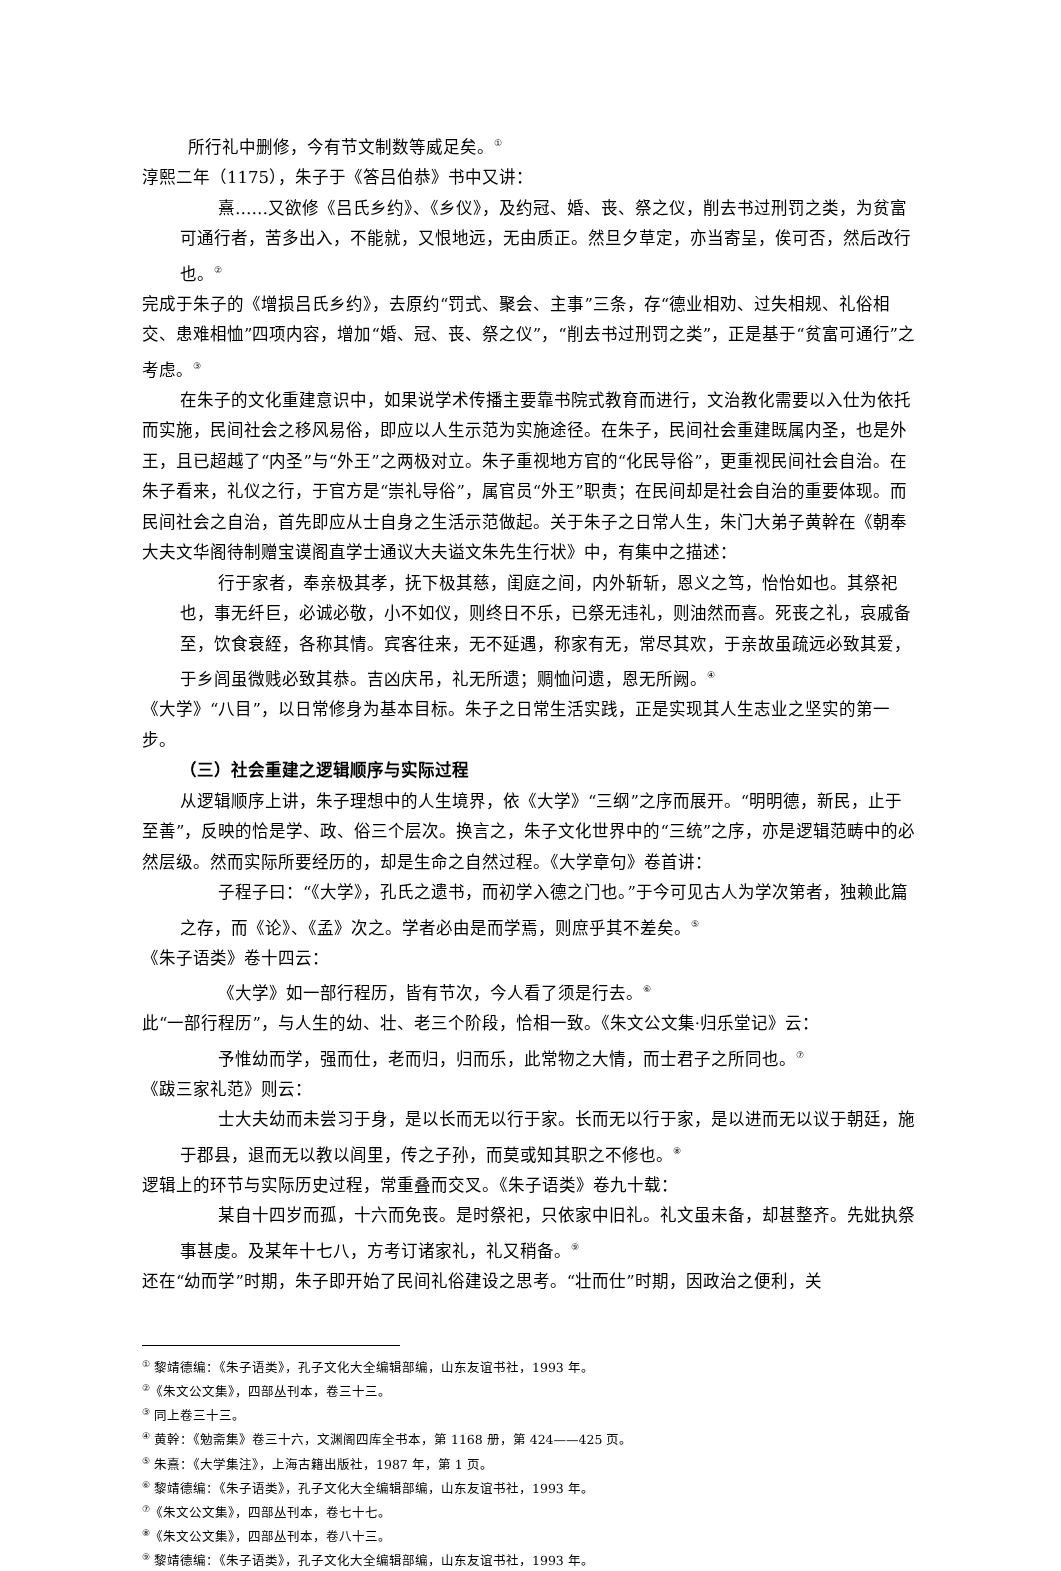所行礼中删修，今有节文制数等威足矣。<sup>①</sup>
淳熙二年（1175），朱子于《答吕伯恭》书中又讲：
熹……又欲修《吕氏乡约》、《乡仪》，及约冠、婚、丧、祭之仪，削去书过刑罚之类，为贫富可通行者，苦多出入，不能就，又恨地远，无由质正。然旦夕草定，亦当寄呈，俟可否，然后改行也。<sup>②</sup>
完成于朱子的《增损吕氏乡约》，去原约“罚式、聚会、主事”三条，存“德业相劝、过失相规、礼俗相交、患难相恤”四项内容，增加“婚、冠、丧、祭之仪”，“削去书过刑罚之类”，正是基于“贫富可通行”之考虑。<sup>③</sup>
在朱子的文化重建意识中，如果说学术传播主要靠书院式教育而进行，文治教化需要以入仕为依托而实施，民间社会之移风易俗，即应以人生示范为实施途径。在朱子，民间社会重建既属内圣，也是外王，且已超越了“内圣”与“外王”之两极对立。朱子重视地方官的“化民导俗”，更重视民间社会自治。在朱子看来，礼仪之行，于官方是“崇礼导俗”，属官员“外王”职责；在民间却是社会自治的重要体现。而民间社会之自治，首先即应从士自身之生活示范做起。关于朱子之日常人生，朱门大弟子黄幹在《朝奉大夫文华阁待制赠宝谟阁直学士通议大夫谥文朱先生行状》中，有集中之描述：
行于家者，奉亲极其孝，抚下极其慈，闺庭之间，内外斩斩，恩义之笃，怡怡如也。其祭祀也，事无纤巨，必诚必敬，小不如仪，则终日不乐，已祭无违礼，则油然而喜。死丧之礼，哀戚备至，饮食衰絰，各称其情。宾客往来，无不延遇，称家有无，常尽其欢，于亲故虽疏远必致其爱，于乡闾虽微贱必致其恭。吉凶庆吊，礼无所遗；赒恤问遗，恩无所阙。<sup>④</sup>
《大学》“八目”，以日常修身为基本目标。朱子之日常生活实践，正是实现其人生志业之坚实的第一步。
（三）社会重建之逻辑顺序与实际过程
从逻辑顺序上讲，朱子理想中的人生境界，依《大学》“三纲”之序而展开。“明明德，新民，止于至善”，反映的恰是学、政、俗三个层次。换言之，朱子文化世界中的“三统”之序，亦是逻辑范畴中的必然层级。然而实际所要经历的，却是生命之自然过程。《大学章句》卷首讲：
子程子曰：“《大学》，孔氏之遗书，而初学入德之门也。”于今可见古人为学次第者，独赖此篇之存，而《论》、《孟》次之。学者必由是而学焉，则庶乎其不差矣。<sup>⑤</sup>
《朱子语类》卷十四云：
《大学》如一部行程历，皆有节次，今人看了须是行去。<sup>⑥</sup>
此“一部行程历”，与人生的幼、壮、老三个阶段，恰相一致。《朱文公文集·归乐堂记》云：
予惟幼而学，强而仕，老而归，归而乐，此常物之大情，而士君子之所同也。<sup>⑦</sup>
《跋三家礼范》则云：
士大夫幼而未尝习于身，是以长而无以行于家。长而无以行于家，是以进而无以议于朝廷，施于郡县，退而无以教以闾里，传之子孙，而莫或知其职之不修也。<sup>⑧</sup>
逻辑上的环节与实际历史过程，常重叠而交叉。《朱子语类》卷九十载：
某自十四岁而孤，十六而免丧。是时祭祀，只依家中旧礼。礼文虽未备，却甚整齐。先妣执祭事甚虔。及某年十七八，方考订诸家礼，礼又稍备。<sup>⑨</sup>
还在“幼而学”时期，朱子即开始了民间礼俗建设之思考。“壮而仕”时期，因政治之便利，关
<sup>①</sup> 黎靖德编：《朱子语类》，孔子文化大全编辑部编，山东友谊书社，1993 年。
<sup>②</sup>《朱文公文集》，四部丛刊本，卷三十三。
<sup>③</sup> 同上卷三十三。
<sup>④</sup> 黄幹：《勉斋集》卷三十六，文渊阁四库全书本，第 1168 册，第 424——425 页。
<sup>⑤</sup> 朱熹：《大学集注》，上海古籍出版社，1987 年，第 1 页。
<sup>⑥</sup> 黎靖德编：《朱子语类》，孔子文化大全编辑部编，山东友谊书社，1993 年。
<sup>⑦</sup>《朱文公文集》，四部丛刊本，卷七十七。
<sup>⑧</sup>《朱文公文集》，四部丛刊本，卷八十三。
<sup>⑨</sup> 黎靖德编：《朱子语类》，孔子文化大全编辑部编，山东友谊书社，1993 年。